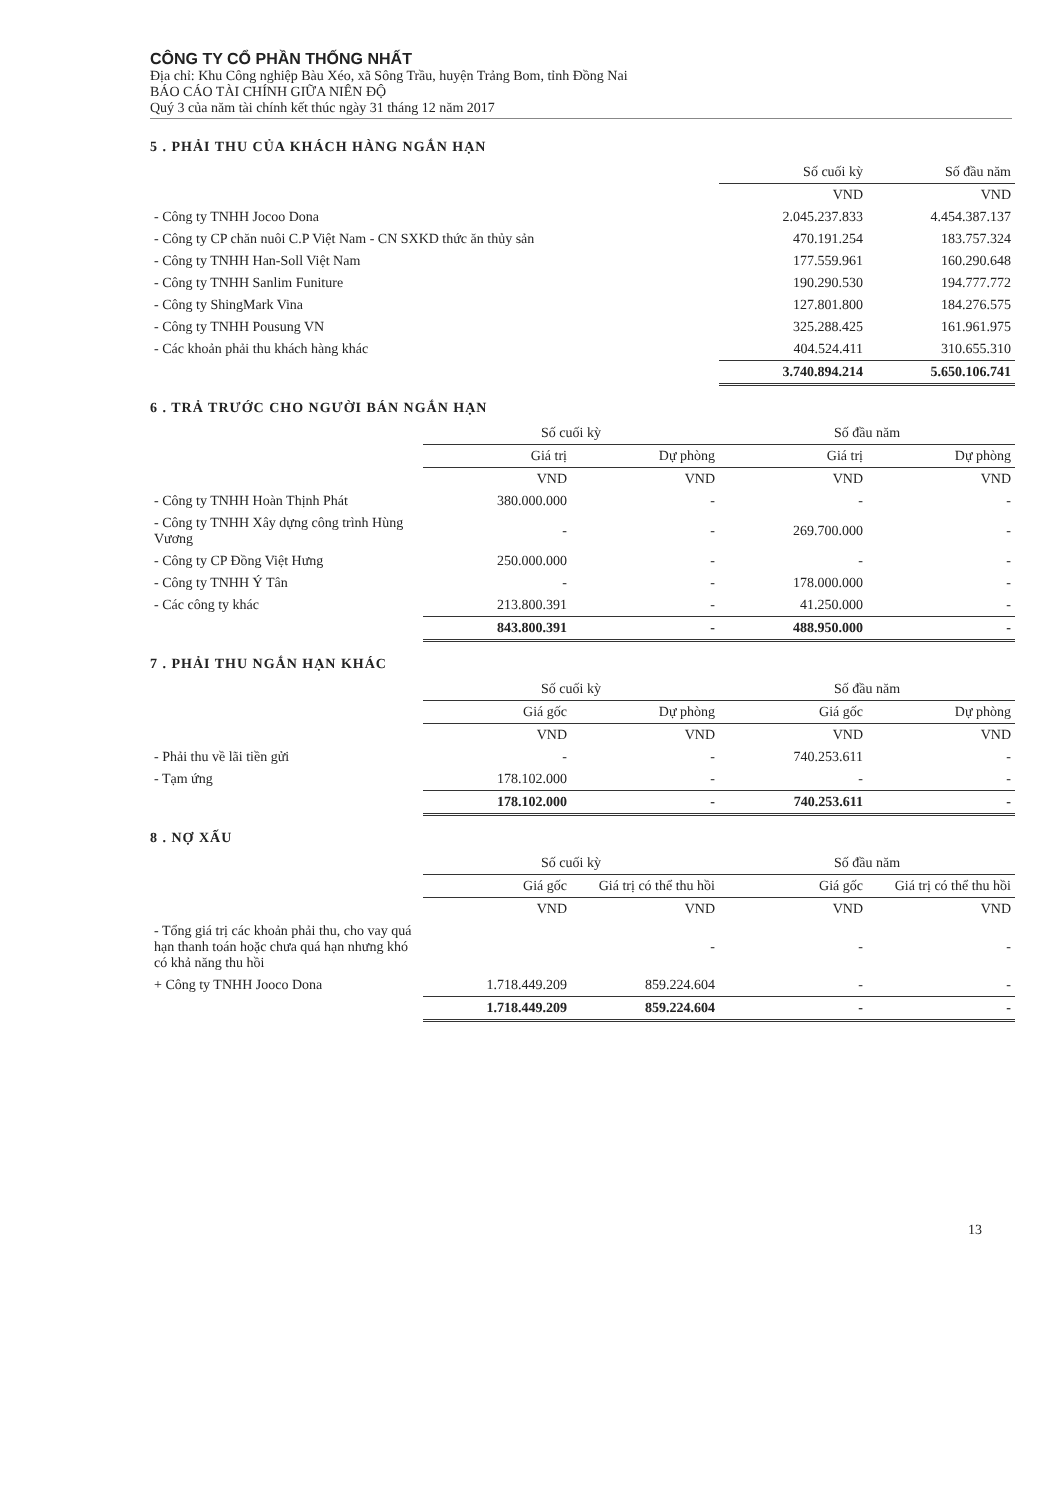CÔNG TY CỔ PHẦN THỐNG NHẤT
Địa chỉ: Khu Công nghiệp Bàu Xéo, xã Sông Trầu, huyện Trảng Bom, tỉnh Đồng Nai
BÁO CÁO TÀI CHÍNH GIỮA NIÊN ĐỘ
Quý 3 của năm tài chính kết thúc ngày 31 tháng 12 năm 2017
5 . PHẢI THU CỦA KHÁCH HÀNG NGẮN HẠN
| | Số cuối kỳ | Số đầu năm |
| | VND | VND |
| - Công ty TNHH Jocoo Dona | 2.045.237.833 | 4.454.387.137 |
| - Công ty CP chăn nuôi C.P Việt Nam - CN SXKD thức ăn thủy sản | 470.191.254 | 183.757.324 |
| - Công ty TNHH Han-Soll Việt Nam | 177.559.961 | 160.290.648 |
| - Công ty TNHH Sanlim Funiture | 190.290.530 | 194.777.772 |
| - Công ty ShingMark Vina | 127.801.800 | 184.276.575 |
| - Công ty TNHH Pousung VN | 325.288.425 | 161.961.975 |
| - Các khoản phải thu khách hàng khác | 404.524.411 | 310.655.310 |
| | 3.740.894.214 | 5.650.106.741 |
6 . TRẢ TRƯỚC CHO NGƯỜI BÁN NGẮN HẠN
| | Số cuối kỳ | | Số đầu năm | |
| | Giá trị | Dự phòng | Giá trị | Dự phòng |
| | VND | VND | VND | VND |
| - Công ty TNHH Hoàn Thịnh Phát | 380.000.000 | - | - | - |
| - Công ty TNHH Xây dựng công trình Hùng Vương | - | - | 269.700.000 | - |
| - Công ty CP Đồng Việt Hưng | 250.000.000 | - | - | - |
| - Công ty TNHH Ý Tân | - | - | 178.000.000 | - |
| - Các công ty khác | 213.800.391 | - | 41.250.000 | - |
| | 843.800.391 | - | 488.950.000 | - |
7 . PHẢI THU NGẮN HẠN KHÁC
| | Số cuối kỳ | | Số đầu năm | |
| | Giá gốc | Dự phòng | Giá gốc | Dự phòng |
| | VND | VND | VND | VND |
| - Phải thu về lãi tiền gửi | - | - | 740.253.611 | - |
| - Tạm ứng | 178.102.000 | - | - | - |
| | 178.102.000 | - | 740.253.611 | - |
8 . NỢ XẤU
| | Số cuối kỳ | | Số đầu năm | |
| | Giá gốc | Giá trị có thể thu hồi | Giá gốc | Giá trị có thể thu hồi |
| | VND | VND | VND | VND |
| - Tổng giá trị các khoản phải thu, cho vay quá hạn thanh toán hoặc chưa quá hạn nhưng khó có khả năng thu hồi | | - | - | - |
| + Công ty TNHH Jooco Dona | 1.718.449.209 | 859.224.604 | - | - |
| | 1.718.449.209 | 859.224.604 | - | - |
13